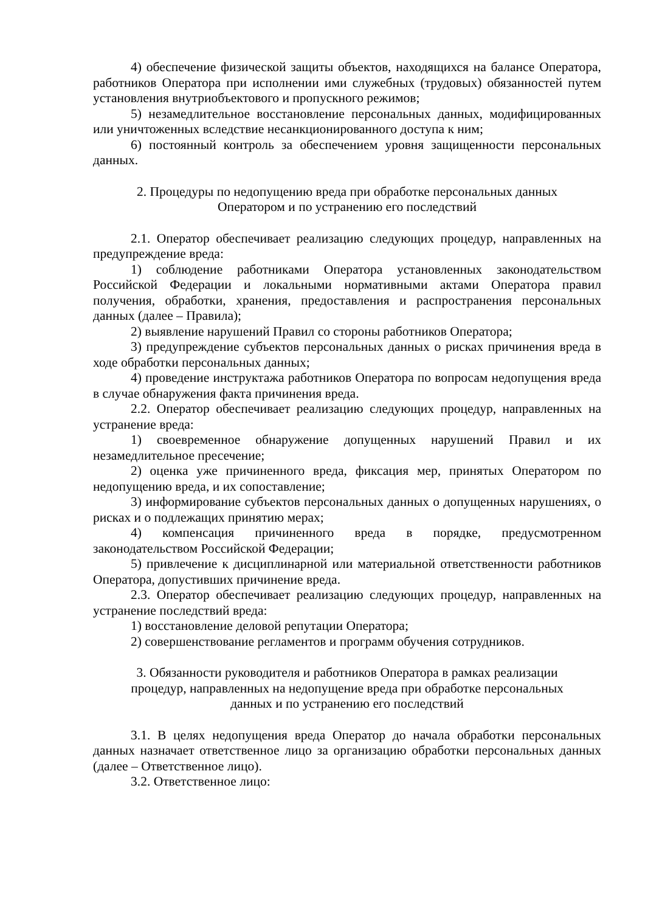4) обеспечение физической защиты объектов, находящихся на балансе Оператора, работников Оператора при исполнении ими служебных (трудовых) обязанностей путем установления внутриобъектового и пропускного режимов;
5) незамедлительное восстановление персональных данных, модифицированных или уничтоженных вследствие несанкционированного доступа к ним;
6) постоянный контроль за обеспечением уровня защищенности персональных данных.
2. Процедуры по недопущению вреда при обработке персональных данных
Оператором и по устранению его последствий
2.1. Оператор обеспечивает реализацию следующих процедур, направленных на предупреждение вреда:
1) соблюдение работниками Оператора установленных законодательством Российской Федерации и локальными нормативными актами Оператора правил получения, обработки, хранения, предоставления и распространения персональных данных (далее – Правила);
2) выявление нарушений Правил со стороны работников Оператора;
3) предупреждение субъектов персональных данных о рисках причинения вреда в ходе обработки персональных данных;
4) проведение инструктажа работников Оператора по вопросам недопущения вреда в случае обнаружения факта причинения вреда.
2.2. Оператор обеспечивает реализацию следующих процедур, направленных на устранение вреда:
1) своевременное обнаружение допущенных нарушений Правил и их незамедлительное пресечение;
2) оценка уже причиненного вреда, фиксация мер, принятых Оператором по недопущению вреда, и их сопоставление;
3) информирование субъектов персональных данных о допущенных нарушениях, о рисках и о подлежащих принятию мерах;
4) компенсация причиненного вреда в порядке, предусмотренном законодательством Российской Федерации;
5) привлечение к дисциплинарной или материальной ответственности работников Оператора, допустивших причинение вреда.
2.3. Оператор обеспечивает реализацию следующих процедур, направленных на устранение последствий вреда:
1) восстановление деловой репутации Оператора;
2) совершенствование регламентов и программ обучения сотрудников.
3. Обязанности руководителя и работников Оператора в рамках реализации
процедур, направленных на недопущение вреда при обработке персональных
данных и по устранению его последствий
3.1. В целях недопущения вреда Оператор до начала обработки персональных данных назначает ответственное лицо за организацию обработки персональных данных (далее – Ответственное лицо).
3.2. Ответственное лицо: